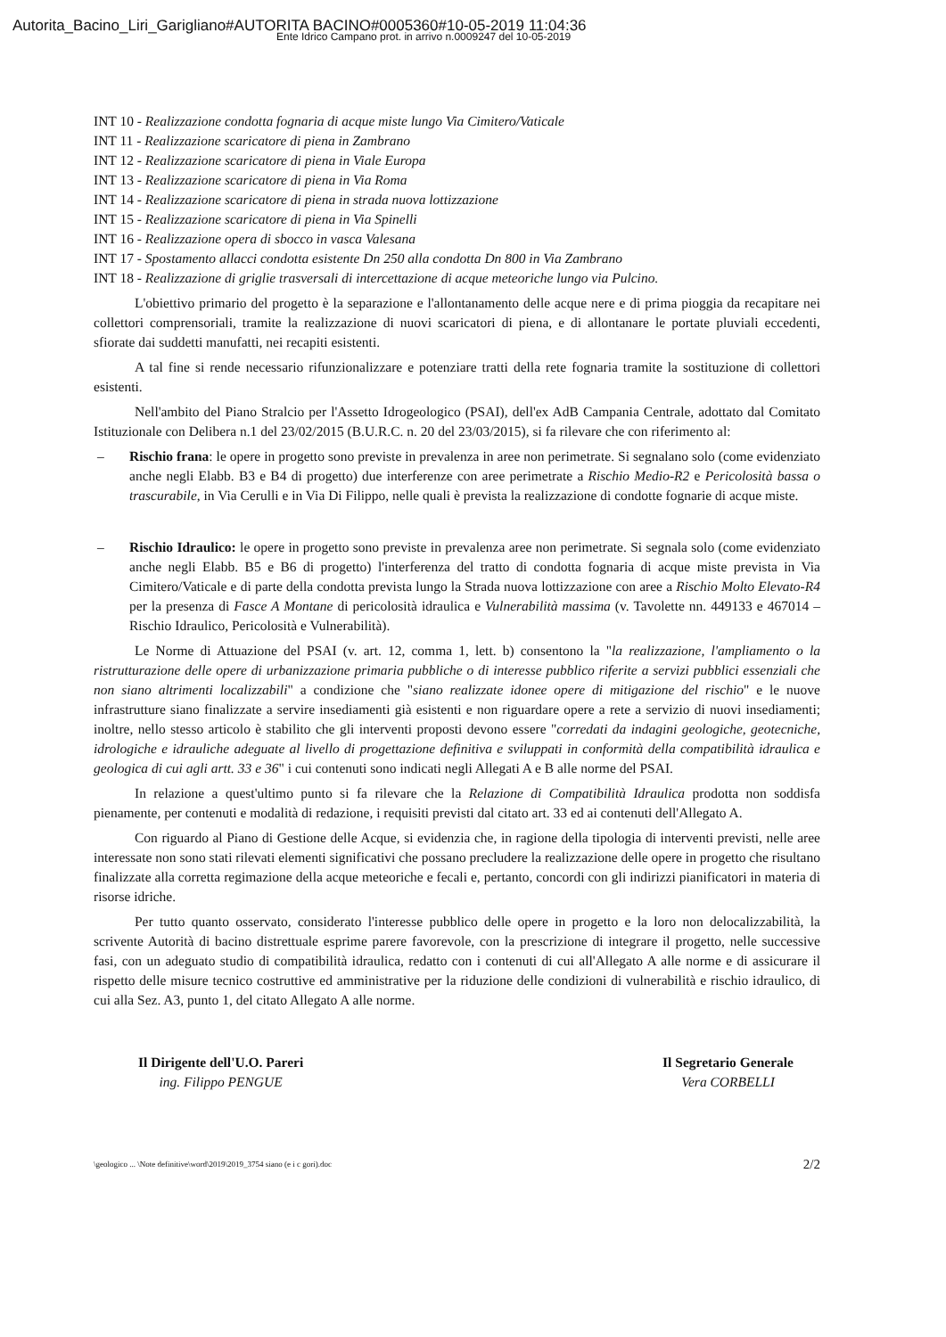Autorita_Bacino_Liri_Garigliano#AUTORITA BACINO#0005360#10-05-2019 11:04:36
Ente Idrico Campano prot. in arrivo n.0009247 del 10-05-2019
INT 10 - Realizzazione condotta fognaria di acque miste lungo Via Cimitero/Vaticale
INT 11 - Realizzazione scaricatore di piena in Zambrano
INT 12 - Realizzazione scaricatore di piena in Viale Europa
INT 13 - Realizzazione scaricatore di piena in Via Roma
INT 14 - Realizzazione scaricatore di piena in strada nuova lottizzazione
INT 15 - Realizzazione scaricatore di piena in Via Spinelli
INT 16 - Realizzazione opera di sbocco in vasca Valesana
INT 17 - Spostamento allacci condotta esistente Dn 250 alla condotta Dn 800 in Via Zambrano
INT 18 - Realizzazione di griglie trasversali di intercettazione di acque meteoriche lungo via Pulcino.
L'obiettivo primario del progetto è la separazione e l'allontanamento delle acque nere e di prima pioggia da recapitare nei collettori comprensoriali, tramite la realizzazione di nuovi scaricatori di piena, e di allontanare le portate pluviali eccedenti, sfiorate dai suddetti manufatti, nei recapiti esistenti.
A tal fine si rende necessario rifunzionalizzare e potenziare tratti della rete fognaria tramite la sostituzione di collettori esistenti.
Nell'ambito del Piano Stralcio per l'Assetto Idrogeologico (PSAI), dell'ex AdB Campania Centrale, adottato dal Comitato Istituzionale con Delibera n.1 del 23/02/2015 (B.U.R.C. n. 20 del 23/03/2015), si fa rilevare che con riferimento al:
– Rischio frana: le opere in progetto sono previste in prevalenza in aree non perimetrate. Si segnalano solo (come evidenziato anche negli Elabb. B3 e B4 di progetto) due interferenze con aree perimetrate a Rischio Medio-R2 e Pericolosità bassa o trascurabile, in Via Cerulli e in Via Di Filippo, nelle quali è prevista la realizzazione di condotte fognarie di acque miste.
– Rischio Idraulico: le opere in progetto sono previste in prevalenza aree non perimetrate. Si segnala solo (come evidenziato anche negli Elabb. B5 e B6 di progetto) l'interferenza del tratto di condotta fognaria di acque miste prevista in Via Cimitero/Vaticale e di parte della condotta prevista lungo la Strada nuova lottizzazione con aree a Rischio Molto Elevato-R4 per la presenza di Fasce A Montane di pericolosità idraulica e Vulnerabilità massima (v. Tavolette nn. 449133 e 467014 – Rischio Idraulico, Pericolosità e Vulnerabilità).
Le Norme di Attuazione del PSAI (v. art. 12, comma 1, lett. b) consentono la "la realizzazione, l'ampliamento o la ristrutturazione delle opere di urbanizzazione primaria pubbliche o di interesse pubblico riferite a servizi pubblici essenziali che non siano altrimenti localizzabili" a condizione che "siano realizzate idonee opere di mitigazione del rischio" e le nuove infrastrutture siano finalizzate a servire insediamenti già esistenti e non riguardare opere a rete a servizio di nuovi insediamenti; inoltre, nello stesso articolo è stabilito che gli interventi proposti devono essere "corredati da indagini geologiche, geotecniche, idrologiche e idrauliche adeguate al livello di progettazione definitiva e sviluppati in conformità della compatibilità idraulica e geologica di cui agli artt. 33 e 36" i cui contenuti sono indicati negli Allegati A e B alle norme del PSAI.
In relazione a quest'ultimo punto si fa rilevare che la Relazione di Compatibilità Idraulica prodotta non soddisfa pienamente, per contenuti e modalità di redazione, i requisiti previsti dal citato art. 33 ed ai contenuti dell'Allegato A.
Con riguardo al Piano di Gestione delle Acque, si evidenzia che, in ragione della tipologia di interventi previsti, nelle aree interessate non sono stati rilevati elementi significativi che possano precludere la realizzazione delle opere in progetto che risultano finalizzate alla corretta regimazione della acque meteoriche e fecali e, pertanto, concordi con gli indirizzi pianificatori in materia di risorse idriche.
Per tutto quanto osservato, considerato l'interesse pubblico delle opere in progetto e la loro non delocalizzabilità, la scrivente Autorità di bacino distrettuale esprime parere favorevole, con la prescrizione di integrare il progetto, nelle successive fasi, con un adeguato studio di compatibilità idraulica, redatto con i contenuti di cui all'Allegato A alle norme e di assicurare il rispetto delle misure tecnico costruttive ed amministrative per la riduzione delle condizioni di vulnerabilità e rischio idraulico, di cui alla Sez. A3, punto 1, del citato Allegato A alle norme.
Il Dirigente dell'U.O. Pareri
ing. Filippo PENGUE
Il Segretario Generale
Vera CORBELLI
\geologico ... \Note definitive\word\2019\2019_3754 siano (e i c gori).doc 2/2